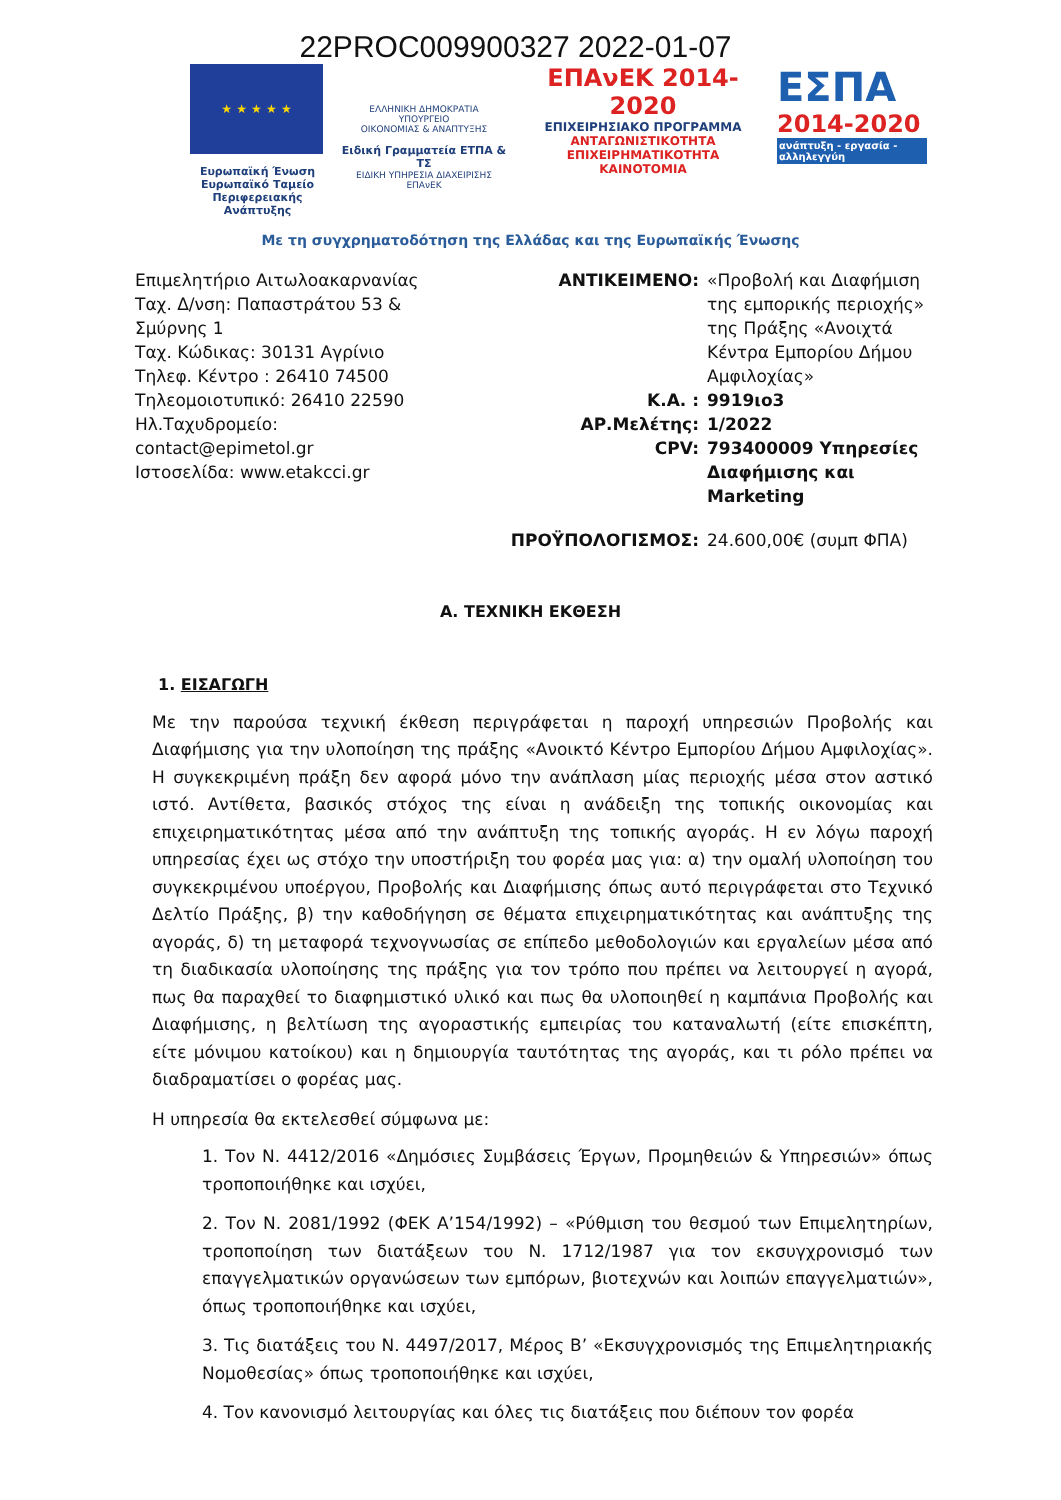22PROC009900327 2022-01-07
★ ★ ★ ★ ★
Ευρωπαϊκή Ένωση
Ευρωπαϊκό Ταμείο
Περιφερειακής Ανάπτυξης
ΕΛΛΗΝΙΚΗ ΔΗΜΟΚΡΑΤΙΑ
ΥΠΟΥΡΓΕΙΟ
ΟΙΚΟΝΟΜΙΑΣ & ΑΝΑΠΤΥΞΗΣ
Ειδική Γραμματεία ΕΤΠΑ & ΤΣ
ΕΙΔΙΚΗ ΥΠΗΡΕΣΙΑ ΔΙΑΧΕΙΡΙΣΗΣ ΕΠΑνΕΚ
ΕΠΑνΕΚ 2014-2020
ΕΠΙΧΕΙΡΗΣΙΑΚΟ ΠΡΟΓΡΑΜΜΑ
ΑΝΤΑΓΩΝΙΣΤΙΚΟΤΗΤΑ
ΕΠΙΧΕΙΡΗΜΑΤΙΚΟΤΗΤΑ
ΚΑΙΝΟΤΟΜΙΑ
ΕΣΠΑ
2014-2020
ανάπτυξη - εργασία - αλληλεγγύη
Με τη συγχρηματοδότηση της Ελλάδας και της Ευρωπαϊκής Ένωσης
Επιμελητήριο Αιτωλοακαρνανίας
Ταχ. Δ/νση: Παπαστράτου 53 & Σμύρνης 1
Ταχ. Κώδικας: 30131 Αγρίνιο
Τηλεφ. Κέντρο : 26410 74500
Τηλεομοιοτυπικό: 26410 22590
Ηλ.Ταχυδρομείο:
contact@epimetol.gr
Ιστοσελίδα: www.etakcci.gr
| ΑΝΤΙΚΕΙΜΕΝΟ: | «Προβολή και Διαφήμιση της εμπορικής περιοχής» της Πράξης «Ανοιχτά Κέντρα Εμπορίου Δήμου Αμφιλοχίας» |
| Κ.Α. : | 9919ιο3 |
| ΑΡ.Μελέτης: | 1/2022 |
| CPV: | 793400009 Υπηρεσίες Διαφήμισης και Marketing |
| ΠΡΟΫΠΟΛΟΓΙΣΜΟΣ: | 24.600,00€ (συμπ ΦΠΑ) |
Α. ΤΕΧΝΙΚΗ ΕΚΘΕΣΗ
1. ΕΙΣΑΓΩΓΗ
Με την παρούσα τεχνική έκθεση περιγράφεται η παροχή υπηρεσιών Προβολής και Διαφήμισης για την υλοποίηση της πράξης «Ανοικτό Κέντρο Εμπορίου Δήμου Αμφιλοχίας». Η συγκεκριμένη πράξη δεν αφορά μόνο την ανάπλαση μίας περιοχής μέσα στον αστικό ιστό. Αντίθετα, βασικός στόχος της είναι η ανάδειξη της τοπικής οικονομίας και επιχειρηματικότητας μέσα από την ανάπτυξη της τοπικής αγοράς. Η εν λόγω παροχή υπηρεσίας έχει ως στόχο την υποστήριξη του φορέα μας για: α) την ομαλή υλοποίηση του συγκεκριμένου υποέργου, Προβολής και Διαφήμισης όπως αυτό περιγράφεται στο Τεχνικό Δελτίο Πράξης, β) την καθοδήγηση σε θέματα επιχειρηματικότητας και ανάπτυξης της αγοράς, δ) τη μεταφορά τεχνογνωσίας σε επίπεδο μεθοδολογιών και εργαλείων μέσα από τη διαδικασία υλοποίησης της πράξης για τον τρόπο που πρέπει να λειτουργεί η αγορά, πως θα παραχθεί το διαφημιστικό υλικό και πως θα υλοποιηθεί η καμπάνια Προβολής και Διαφήμισης, η βελτίωση της αγοραστικής εμπειρίας του καταναλωτή (είτε επισκέπτη, είτε μόνιμου κατοίκου) και η δημιουργία ταυτότητας της αγοράς, και τι ρόλο πρέπει να διαδραματίσει ο φορέας μας.
Η υπηρεσία θα εκτελεσθεί σύμφωνα με:
1. Τον Ν. 4412/2016 «Δημόσιες Συμβάσεις Έργων, Προμηθειών & Υπηρεσιών» όπως τροποποιήθηκε και ισχύει,
2. Τον Ν. 2081/1992 (ΦΕΚ Α’154/1992) – «Ρύθμιση του θεσμού των Επιμελητηρίων, τροποποίηση των διατάξεων του Ν. 1712/1987 για τον εκσυγχρονισμό των επαγγελματικών οργανώσεων των εμπόρων, βιοτεχνών και λοιπών επαγγελματιών», όπως τροποποιήθηκε και ισχύει,
3. Τις διατάξεις του Ν. 4497/2017, Μέρος Β’ «Εκσυγχρονισμός της Επιμελητηριακής Νομοθεσίας» όπως τροποποιήθηκε και ισχύει,
4. Τον κανονισμό λειτουργίας και όλες τις διατάξεις που διέπουν τον φορέα